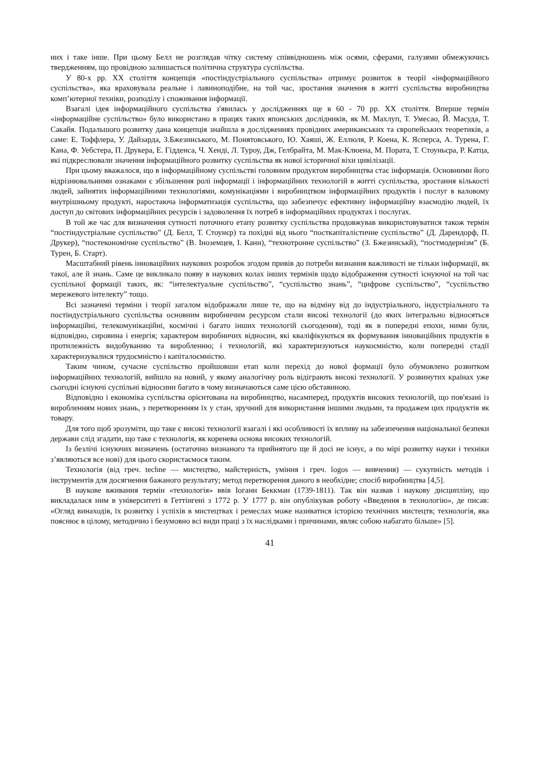них і таке інше. При цьому Белл не розглядав чітку систему співвідношень між осями, сферами, галузями обмежуючись твердженням, що провідною залишається політична структура суспільства.
У 80-х рр. ХХ століття концепція «постіндустріального суспільства» отримує розвиток в теорії «інформаційного суспільства», яка враховувала реальне і лавиноподібне, на той час, зростання значення в житті суспільства виробництва комп’ютерної техніки, розподілу і споживання інформації.
Взагалі ідея інформаційного суспільства з'явилась у дослідженнях ще в 60 - 70 рр. ХХ століття. Вперше термін «інформаційне суспільство» було використано в працях таких японських дослідників, як М. Махлуп, Т. Умесао, Й. Масуда, Т. Сакайя. Подальшого розвитку дана концепція знайшла в дослідженнях провідних американських та європейських теоретиків, а саме: Е. Тоффлера, У. Дайзарда, З.Бжезинського, М. Понятовського, Ю. Хаяші, Ж. Еллюля, Р. Коена, К. Ясперса, А. Турена, Г. Кана, Ф. Уебстера, П. Друкера, Е. Гідденса, Ч. Хенді, Л. Туроу, Дж, Гелбрайта, М. Мак-Клюена, М. Пората, Т. Стоуньєра, Р. Катца, які підкреслювали значення інформаційного розвитку суспільства як нової історичної віхи цивілізації.
При цьому вважалося, що в інформаційному суспільстві головним продуктом виробництва стає інформація. Основними його відрізнювальними ознаками є збільшення ролі інформації і інформаційних технологій в житті суспільства, зростання кількості людей, зайнятих інформаційними технологіями, комунікаціями і виробництвом інформаційних продуктів і послуг в валовому внутрішньому продукті, наростаюча інформатизація суспільства, що забезпечує ефективну інформаційну взаємодію людей, їх доступ до світових інформаційних ресурсів і задоволення їх потреб в інформаційних продуктах і послугах.
В той же час для визначення сутності поточного етапу розвитку суспільства продовжував використовуватися також термін “постіндустріальне суспільство” (Д. Белл, Т. Стоунєр) та похідні від нього “посткапіталістичне суспільство” (Д. Дарендорф, П. Друкер), “постекономічне суспільство” (В. Іноземцев, І. Канн), “технотронне суспільство” (З. Бжезинськй), “постмодернізм” (Б. Турен, Б. Старт).
Масштабний рівень інноваційних наукових розробок згодом привів до потреби визнання важливості не тільки інформації, як такої, але й знань. Саме це викликало появу в наукових колах інших термінів щодо відображення сутності існуючої на той час суспільної формації таких, як: “інтелектуальне суспільство”, “суспільство знань”, “цифрове суспільство”, “суспільство мережевого інтелекту” тощо.
Всі зазначені терміни і теорії загалом відображали лише те, що на відміну від до індустріального, індустріального та постіндустріального суспільства основним виробничим ресурсом стали високі технології (до яких інтегрально відносяться інформаційні, телекомунікаційні, космічні і багато інших технологій сьогодення), тоді як в попередні епохи, ними були, відповідно, сировина і енергія; характером виробничих відносин, які кваліфікуються як формування інноваційних продуктів в протилежність видобуванню та виробленню; і технологій, які характеризуються наукоємністю, коли попередні стадії характеризувалися трудоємністю і капіталоємністю.
Таким чином, сучасне суспільство пройшовши етап коли перехід до нової формації було обумовлено розвитком інформаційних технологій, вийшло на новий, у якому аналогічну роль відіграють високі технології. У розвинутих країнах уже сьогодні існуючі суспільні відносини багато в чому визначаються саме цією обставиною.
Відповідно і економіка суспільства орієнтована на виробництво, насамперед, продуктів високих технологій, що пов'язані із виробленням нових знань, з перетворенням їх у стан, зручний для використання іншими людьми, та продажем цих продуктів як товару.
Для того щоб зрозуміти, що таке є високі технології взагалі і які особливості їх впливу на забезпечення національної безпеки держави слід згадати, що таке є технологія, як коренева основа високих технологій.
Із безлічі існуючих визначень (остаточно визнаного та прийнятого ще й досі не існує, а по мірі розвитку науки і техніки з’являються все нові) для цього скористаємося таким.
Технологія (від греч. techne — мистецтво, майстерність, уміння і греч. logos — вивчення) — сукупність методів і інструментів для досягнення бажаного результату; метод перетворення даного в необхідне; спосіб виробництва [4,5].
В наукове вживання термін «технологія» ввів Іоганн Беккман (1739-1811). Так він назвав і наукову дисципліну, що викладалася ним в університеті в Геттінгені з 1772 р. У 1777 р. він опублікував роботу «Введення в технологію», де писав: «Огляд винаходів, їх розвитку і успіхів в мистецтвах і ремеслах може називатися історією технічних мистецтв; технологія, яка пояснює в цілому, методично і безумовно всі види праці з їх наслідками і причинами, являє собою набагато більше» [5].
41